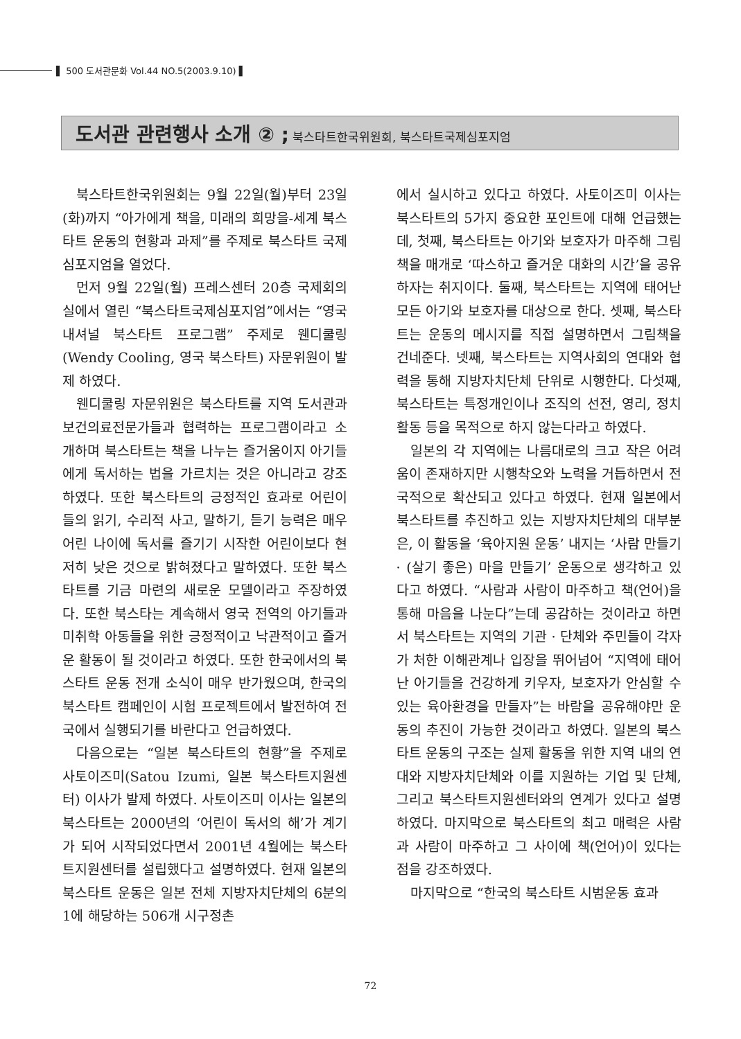▌ 500 도서관문화 Vol.44 NO.5(2003.9.10) ▌
도서관 관련행사 소개 ② ; 북스타트한국위원회, 북스타트국제심포지엄
북스타트한국위원회는 9월 22일(월)부터 23일(화)까지 “아가에게 책을, 미래의 희망을-세계 북스타트 운동의 현황과 과제”를 주제로 북스타트 국제 심포지엄을 열었다.
먼저 9월 22일(월) 프레스센터 20층 국제회의실에서 열린 “북스타트국제심포지엄”에서는 “영국 내셔널 북스타트 프로그램” 주제로 웬디쿨링(Wendy Cooling, 영국 북스타트) 자문위원이 발제 하였다.
웬디쿨링 자문위원은 북스타트를 지역 도서관과 보건의료전문가들과 협력하는 프로그램이라고 소개하며 북스타트는 책을 나누는 즐거움이지 아기들에게 독서하는 법을 가르치는 것은 아니라고 강조하였다. 또한 북스타트의 긍정적인 효과로 어린이들의 읽기, 수리적 사고, 말하기, 듣기 능력은 매우 어린 나이에 독서를 즐기기 시작한 어린이보다 현저히 낮은 것으로 밝혀졌다고 말하였다. 또한 북스타트를 기금 마련의 새로운 모델이라고 주장하였다. 또한 북스타는 계속해서 영국 전역의 아기들과 미취학 아동들을 위한 긍정적이고 낙관적이고 즐거운 활동이 될 것이라고 하였다. 또한 한국에서의 북스타트 운동 전개 소식이 매우 반가웠으며, 한국의 북스타트 캠페인이 시험 프로젝트에서 발전하여 전국에서 실행되기를 바란다고 언급하였다.
다음으로는 “일본 북스타트의 현황”을 주제로 사토이즈미(Satou Izumi, 일본 북스타트지원센터) 이사가 발제 하였다. 사토이즈미 이사는 일본의 북스타트는 2000년의 ‘어린이 독서의 해’가 계기가 되어 시작되었다면서 2001년 4월에는 북스타트지원센터를 설립했다고 설명하였다. 현재 일본의 북스타트 운동은 일본 전체 지방자치단체의 6분의 1에 해당하는 506개 시구정촌
에서 실시하고 있다고 하였다. 사토이즈미 이사는 북스타트의 5가지 중요한 포인트에 대해 언급했는데, 첫째, 북스타트는 아기와 보호자가 마주해 그림책을 매개로 ‘따스하고 즐거운 대화의 시간’을 공유하자는 취지이다. 둘째, 북스타트는 지역에 태어난 모든 아기와 보호자를 대상으로 한다. 셋째, 북스타트는 운동의 메시지를 직접 설명하면서 그림책을 건네준다. 넷째, 북스타트는 지역사회의 연대와 협력을 통해 지방자치단체 단위로 시행한다. 다섯째, 북스타트는 특정개인이나 조직의 선전, 영리, 정치활동 등을 목적으로 하지 않는다라고 하였다.
일본의 각 지역에는 나름대로의 크고 작은 어려움이 존재하지만 시행착오와 노력을 거듭하면서 전국적으로 확산되고 있다고 하였다. 현재 일본에서 북스타트를 추진하고 있는 지방자치단체의 대부분은, 이 활동을 ‘육아지원 운동’ 내지는 ‘사람 만들기 · (살기 좋은) 마을 만들기’ 운동으로 생각하고 있다고 하였다. “사람과 사람이 마주하고 책(언어)을 통해 마음을 나눈다”는데 공감하는 것이라고 하면서 북스타트는 지역의 기관 · 단체와 주민들이 각자가 처한 이해관계나 입장을 뛰어넘어 “지역에 태어난 아기들을 건강하게 키우자, 보호자가 안심할 수 있는 육아환경을 만들자”는 바람을 공유해야만 운동의 추진이 가능한 것이라고 하였다. 일본의 북스타트 운동의 구조는 실제 활동을 위한 지역 내의 연대와 지방자치단체와 이를 지원하는 기업 및 단체, 그리고 북스타트지원센터와의 연계가 있다고 설명하였다. 마지막으로 북스타트의 최고 매력은 사람과 사람이 마주하고 그 사이에 책(언어)이 있다는 점을 강조하였다.
마지막으로 “한국의 북스타트 시범운동 효과
72